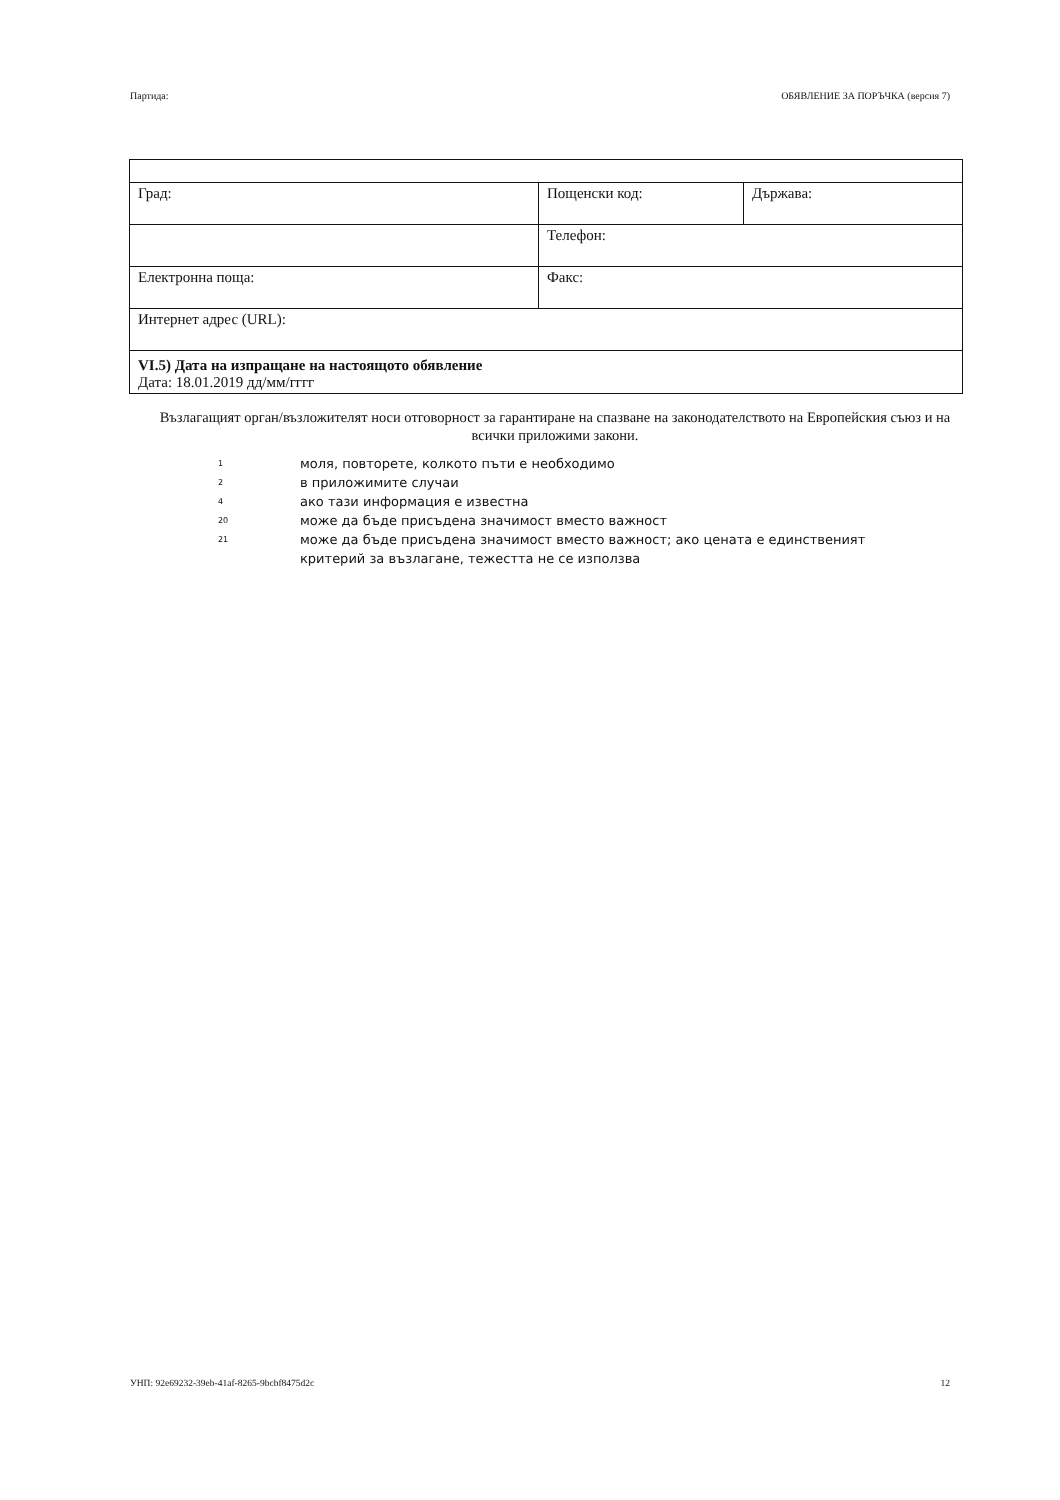Партида: ОБЯВЛЕНИЕ ЗА ПОРЪЧКА (версия 7)
| Град: | Пощенски код: | Държава: |
| | Телефон: | |
| Електронна поща: | Факс: | |
| Интернет адрес (URL): | | |
| VI.5) Дата на изпращане на настоящото обявление Дата: 18.01.2019 дд/мм/гггг | | |
Възлагащият орган/възложителят носи отговорност за гарантиране на спазване на законодателството на Европейския съюз и на всички приложими закони.
1 моля, повторете, колкото пъти е необходимо
2 в приложимите случаи
4 ако тази информация е известна
20 може да бъде присъдена значимост вместо важност
21 може да бъде присъдена значимост вместо важност; ако цената е единственият
критерий за възлагане, тежестта не се използва
УНП: 92e69232-39eb-41af-8265-9bcbf8475d2c 12